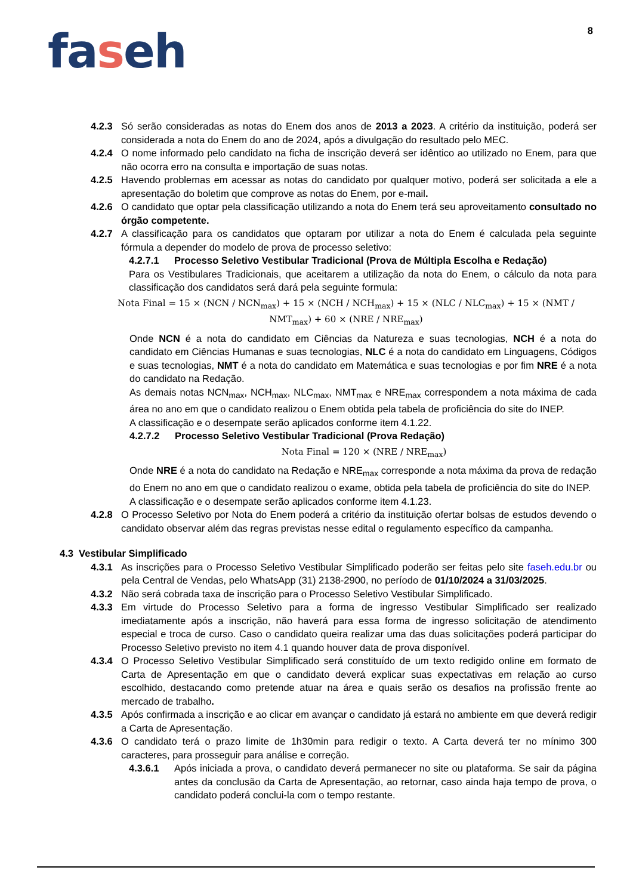8
faseh
4.2.3 Só serão consideradas as notas do Enem dos anos de 2013 a 2023. A critério da instituição, poderá ser considerada a nota do Enem do ano de 2024, após a divulgação do resultado pelo MEC.
4.2.4 O nome informado pelo candidato na ficha de inscrição deverá ser idêntico ao utilizado no Enem, para que não ocorra erro na consulta e importação de suas notas.
4.2.5 Havendo problemas em acessar as notas do candidato por qualquer motivo, poderá ser solicitada a ele a apresentação do boletim que comprove as notas do Enem, por e-mail.
4.2.6 O candidato que optar pela classificação utilizando a nota do Enem terá seu aproveitamento consultado no órgão competente.
4.2.7 A classificação para os candidatos que optaram por utilizar a nota do Enem é calculada pela seguinte fórmula a depender do modelo de prova de processo seletivo:
4.2.7.1 Processo Seletivo Vestibular Tradicional (Prova de Múltipla Escolha e Redação)
Para os Vestibulares Tradicionais, que aceitarem a utilização da nota do Enem, o cálculo da nota para classificação dos candidatos será dará pela seguinte formula:
Nota Final = 15 × (NCN / NCN<sub>max</sub>) + 15 × (NCH / NCH<sub>max</sub>) + 15 × (NLC / NLC<sub>max</sub>) + 15 × (NMT / NMT<sub>max</sub>) + 60 × (NRE / NRE<sub>max</sub>)
Onde NCN é a nota do candidato em Ciências da Natureza e suas tecnologias, NCH é a nota do candidato em Ciências Humanas e suas tecnologias, NLC é a nota do candidato em Linguagens, Códigos e suas tecnologias, NMT é a nota do candidato em Matemática e suas tecnologias e por fim NRE é a nota do candidato na Redação.
As demais notas NCN<sub>max</sub>, NCH<sub>max</sub>, NLC<sub>max</sub>, NMT<sub>max</sub> e NRE<sub>max</sub> correspondem a nota máxima de cada área no ano em que o candidato realizou o Enem obtida pela tabela de proficiência do site do INEP.
A classificação e o desempate serão aplicados conforme item 4.1.22.
4.2.7.2 Processo Seletivo Vestibular Tradicional (Prova Redação)
Nota Final = 120 × (NRE / NRE<sub>max</sub>)
Onde NRE é a nota do candidato na Redação e NRE<sub>max</sub> corresponde a nota máxima da prova de redação do Enem no ano em que o candidato realizou o exame, obtida pela tabela de proficiência do site do INEP.
A classificação e o desempate serão aplicados conforme item 4.1.23.
4.2.8 O Processo Seletivo por Nota do Enem poderá a critério da instituição ofertar bolsas de estudos devendo o candidato observar além das regras previstas nesse edital o regulamento específico da campanha.
4.3 Vestibular Simplificado
4.3.1 As inscrições para o Processo Seletivo Vestibular Simplificado poderão ser feitas pelo site faseh.edu.br ou pela Central de Vendas, pelo WhatsApp (31) 2138-2900, no período de 01/10/2024 a 31/03/2025.
4.3.2 Não será cobrada taxa de inscrição para o Processo Seletivo Vestibular Simplificado.
4.3.3 Em virtude do Processo Seletivo para a forma de ingresso Vestibular Simplificado ser realizado imediatamente após a inscrição, não haverá para essa forma de ingresso solicitação de atendimento especial e troca de curso. Caso o candidato queira realizar uma das duas solicitações poderá participar do Processo Seletivo previsto no item 4.1 quando houver data de prova disponível.
4.3.4 O Processo Seletivo Vestibular Simplificado será constituído de um texto redigido online em formato de Carta de Apresentação em que o candidato deverá explicar suas expectativas em relação ao curso escolhido, destacando como pretende atuar na área e quais serão os desafios na profissão frente ao mercado de trabalho.
4.3.5 Após confirmada a inscrição e ao clicar em avançar o candidato já estará no ambiente em que deverá redigir a Carta de Apresentação.
4.3.6 O candidato terá o prazo limite de 1h30min para redigir o texto. A Carta deverá ter no mínimo 300 caracteres, para prosseguir para análise e correção.
4.3.6.1 Após iniciada a prova, o candidato deverá permanecer no site ou plataforma. Se sair da página antes da conclusão da Carta de Apresentação, ao retornar, caso ainda haja tempo de prova, o candidato poderá conclui-la com o tempo restante.